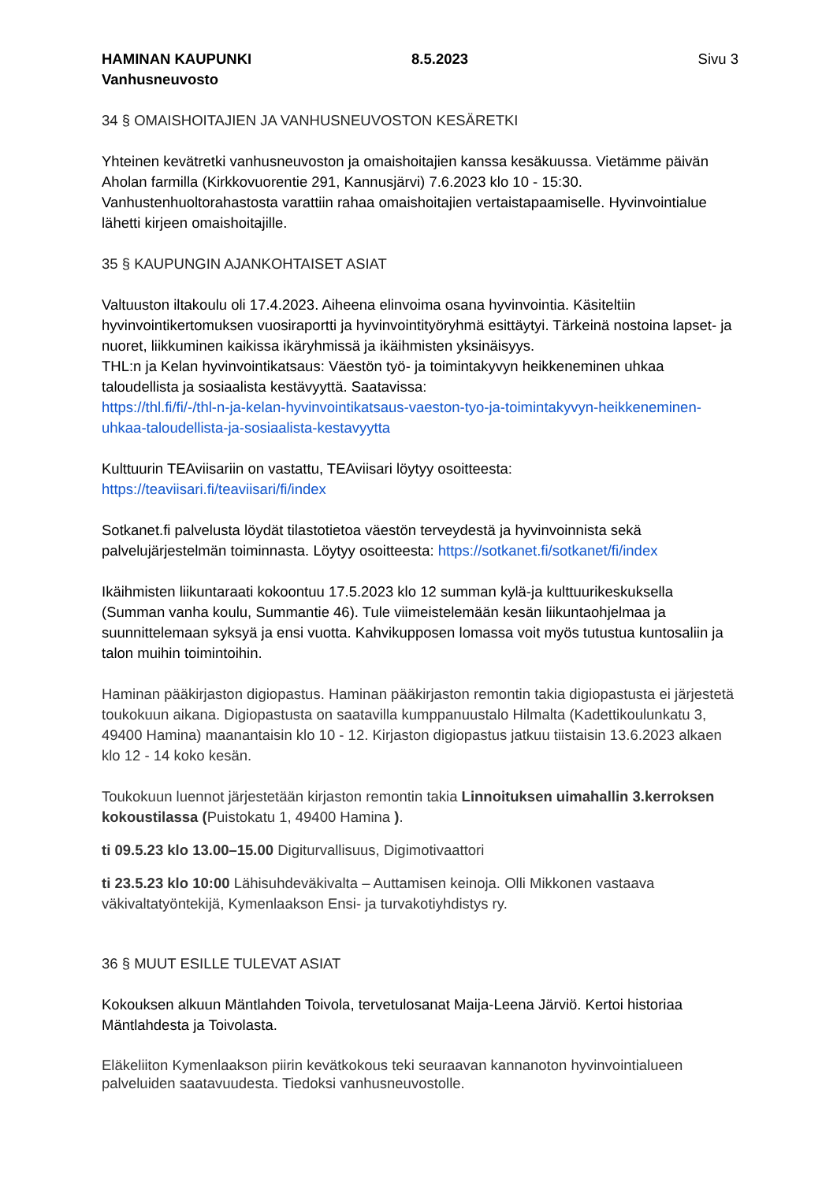HAMINAN KAUPUNKI
Vanhusneuvosto
8.5.2023 Sivu 3
34 § OMAISHOITAJIEN JA VANHUSNEUVOSTON KESÄRETKI
Yhteinen kevätretki vanhusneuvoston ja omaishoitajien kanssa kesäkuussa. Vietämme päivän Aholan farmilla (Kirkkovuorentie 291, Kannusjärvi) 7.6.2023 klo 10 - 15:30. Vanhustenhuoltorahastosta varattiin rahaa omaishoitajien vertaistapaamiselle. Hyvinvointialue lähetti kirjeen omaishoitajille.
35 § KAUPUNGIN AJANKOHTAISET ASIAT
Valtuuston iltakoulu oli 17.4.2023. Aiheena elinvoima osana hyvinvointia. Käsiteltiin hyvinvointikertomuksen vuosiraportti ja hyvinvointityöryhmä esittäytyi. Tärkeinä nostoina lapset- ja nuoret, liikkuminen kaikissa ikäryhmissä ja ikäihmisten yksinäisyys.
THL:n ja Kelan hyvinvointikatsaus: Väestön työ- ja toimintakyvyn heikkeneminen uhkaa taloudellista ja sosiaalista kestävyyttä. Saatavissa:
https://thl.fi/fi/-/thl-n-ja-kelan-hyvinvointikatsaus-vaeston-tyo-ja-toimintakyvyn-heikkeneminen-uhkaa-taloudellista-ja-sosiaalista-kestavyytta
Kulttuurin TEAviisariin on vastattu, TEAviisari löytyy osoitteesta:
https://teaviisari.fi/teaviisari/fi/index
Sotkanet.fi palvelusta löydät tilastotietoa väestön terveydestä ja hyvinvoinnista sekä palvelujärjestelmän toiminnasta. Löytyy osoitteesta: https://sotkanet.fi/sotkanet/fi/index
Ikäihmisten liikuntaraati kokoontuu 17.5.2023 klo 12 summan kylä-ja kulttuurikeskuksella (Summan vanha koulu, Summantie 46). Tule viimeistelemään kesän liikuntaohjelmaa ja suunnittelemaan syksyä ja ensi vuotta. Kahvikupposen lomassa voit myös tutustua kuntosaliin ja talon muihin toimintoihin.
Haminan pääkirjaston digiopastus. Haminan pääkirjaston remontin takia digiopastusta ei järjestetä toukokuun aikana. Digiopastusta on saatavilla kumppanuustalo Hilmalta (Kadettikoulunkatu 3, 49400 Hamina) maanantaisin klo 10 - 12. Kirjaston digiopastus jatkuu tiistaisin 13.6.2023 alkaen klo 12 - 14 koko kesän.
Toukokuun luennot järjestetään kirjaston remontin takia Linnoituksen uimahallin 3.kerroksen kokoustilassa (Puistokatu 1, 49400 Hamina ).
ti 09.5.23 klo 13.00–15.00 Digiturvallisuus, Digimotivaattori
ti 23.5.23 klo 10:00 Lähisuhdeväkivalta – Auttamisen keinoja. Olli Mikkonen vastaava väkivaltatyöntekijä, Kymenlaakson Ensi- ja turvakotiyhdistys ry.
36 § MUUT ESILLE TULEVAT ASIAT
Kokouksen alkuun Mäntlahden Toivola, tervetulosanat Maija-Leena Järviö. Kertoi historiaa Mäntlahdesta ja Toivolasta.
Eläkeliiton Kymenlaakson piirin kevätkokous teki seuraavan kannanoton hyvinvointialueen palveluiden saatavuudesta. Tiedoksi vanhusneuvostolle.